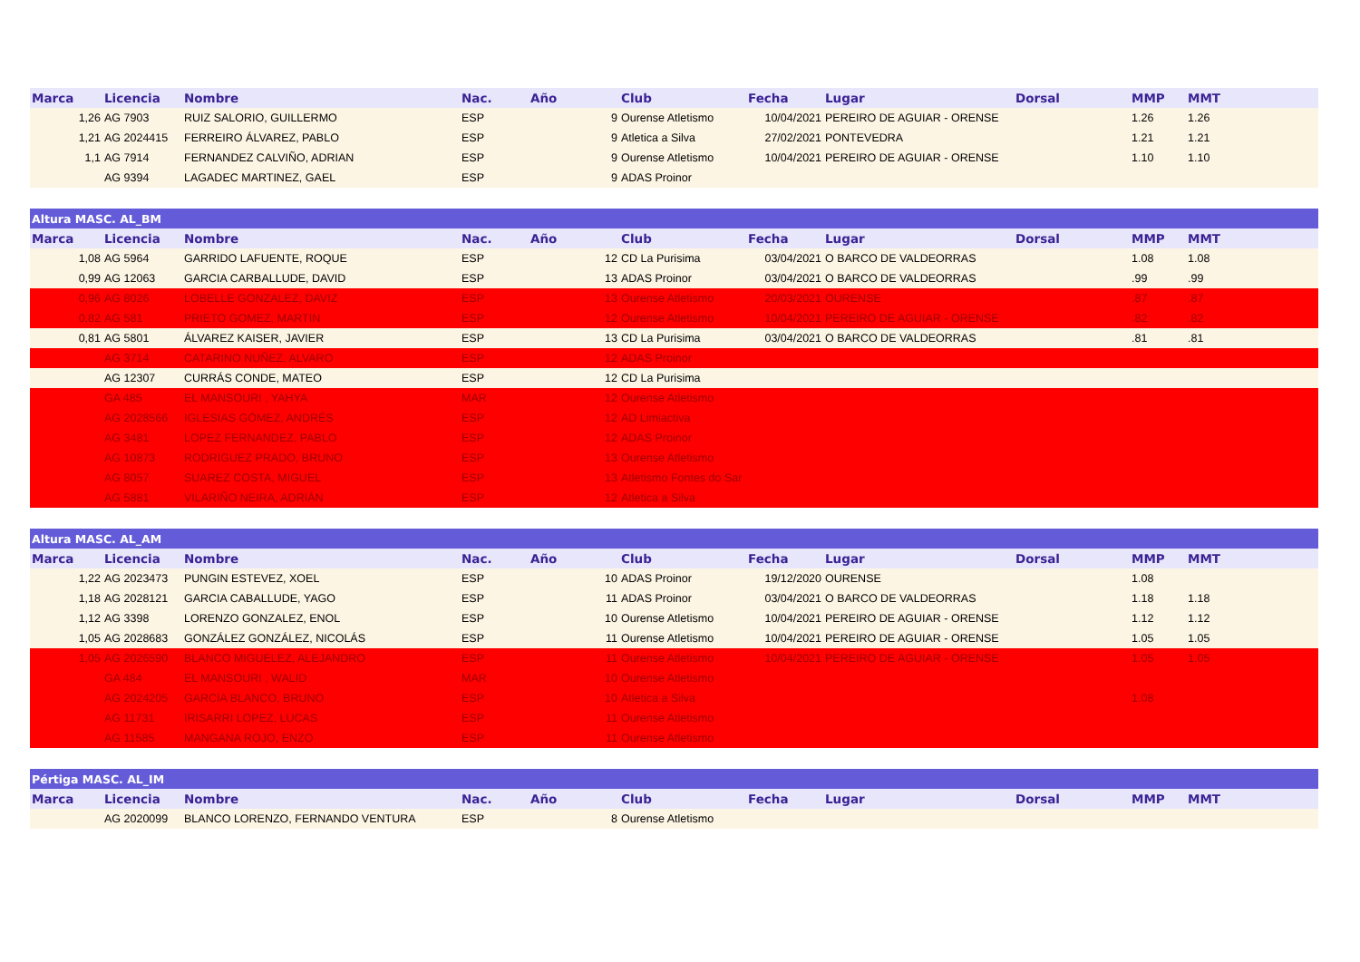| Marca | Licencia | Nombre | Nac. | Año | Club | Fecha | Lugar | Dorsal | MMP | MMT |
| --- | --- | --- | --- | --- | --- | --- | --- | --- | --- | --- |
| 1,26 | AG 7903 | RUIZ SALORIO, GUILLERMO | ESP | 9 | Ourense Atletismo | 10/04/2021 | PEREIRO DE AGUIAR - ORENSE | | 1.26 | 1.26 |
| 1,21 | AG 2024415 | FERREIRO ÁLVAREZ, PABLO | ESP | 9 | Atletica a Silva | 27/02/2021 | PONTEVEDRA | | 1.21 | 1.21 |
| 1,1 | AG 7914 | FERNANDEZ CALVIÑO, ADRIAN | ESP | 9 | Ourense Atletismo | 10/04/2021 | PEREIRO DE AGUIAR - ORENSE | | 1.10 | 1.10 |
| | AG 9394 | LAGADEC MARTINEZ, GAEL | ESP | 9 | ADAS Proinor | | | | | |
| Altura MASC. AL_BM | | | | | | | | | | |
| Marca | Licencia | Nombre | Nac. | Año | Club | Fecha | Lugar | Dorsal | MMP | MMT |
| 1,08 | AG 5964 | GARRIDO LAFUENTE, ROQUE | ESP | 12 | CD La Purisima | 03/04/2021 | O BARCO DE VALDEORRAS | | 1.08 | 1.08 |
| 0,99 | AG 12063 | GARCIA CARBALLUDE, DAVID | ESP | 13 | ADAS Proinor | 03/04/2021 | O BARCO DE VALDEORRAS | | .99 | .99 |
| 0,96 | AG 8026 | LOBELLE GONZALEZ, DAVIZ | ESP | 13 | Ourense Atletismo | 20/03/2021 | OURENSE | | .87 | .87 |
| 0,82 | AG 581 | PRIETO GOMEZ, MARTIN | ESP | 12 | Ourense Atletismo | 10/04/2021 | PEREIRO DE AGUIAR - ORENSE | | .82 | .82 |
| 0,81 | AG 5801 | ÁLVAREZ KAISER, JAVIER | ESP | 13 | CD La Purisima | 03/04/2021 | O BARCO DE VALDEORRAS | | .81 | .81 |
| | AG 3714 | CATARINO NUÑEZ, ALVARO | ESP | 12 | ADAS Proinor | | | | | |
| | AG 12307 | CURRÁS CONDE, MATEO | ESP | 12 | CD La Purisima | | | | | |
| | GA 485 | EL MANSOURI , YAHYA | MAR | 12 | Ourense Atletismo | | | | | |
| | AG 2028566 | IGLESIAS GÓMEZ, ANDRÉS | ESP | 12 | AD Limiactiva | | | | | |
| | AG 3481 | LOPEZ FERNANDEZ, PABLO | ESP | 12 | ADAS Proinor | | | | | |
| | AG 10873 | RODRIGUEZ PRADO, BRUNO | ESP | 13 | Ourense Atletismo | | | | | |
| | AG 8057 | SUAREZ COSTA, MIGUEL | ESP | 13 | Atletismo Fontes do Sar | | | | | |
| | AG 5881 | VILARIÑO NEIRA, ADRIÁN | ESP | 12 | Atletica a Silva | | | | | |
| Altura MASC. AL_AM | | | | | | | | | | |
| Marca | Licencia | Nombre | Nac. | Año | Club | Fecha | Lugar | Dorsal | MMP | MMT |
| 1,22 | AG 2023473 | PUNGIN ESTEVEZ, XOEL | ESP | 10 | ADAS Proinor | 19/12/2020 | OURENSE | | 1.08 | |
| 1,18 | AG 2028121 | GARCIA CABALLUDE, YAGO | ESP | 11 | ADAS Proinor | 03/04/2021 | O BARCO DE VALDEORRAS | | 1.18 | 1.18 |
| 1,12 | AG 3398 | LORENZO GONZALEZ, ENOL | ESP | 10 | Ourense Atletismo | 10/04/2021 | PEREIRO DE AGUIAR - ORENSE | | 1.12 | 1.12 |
| 1,05 | AG 2028683 | GONZÁLEZ GONZÁLEZ, NICOLÁS | ESP | 11 | Ourense Atletismo | 10/04/2021 | PEREIRO DE AGUIAR - ORENSE | | 1.05 | 1.05 |
| 1,05 | AG 2026590 | BLANCO MIGUELEZ, ALEJANDRO | ESP | 11 | Ourense Atletismo | 10/04/2021 | PEREIRO DE AGUIAR - ORENSE | | 1.05 | 1.05 |
| | GA 484 | EL MANSOURI , WALID | MAR | 10 | Ourense Atletismo | | | | | |
| | AG 2024205 | GARCÍA BLANCO, BRUNO | ESP | 10 | Atletica a Silva | | | | 1.08 | |
| | AG 11731 | IRISARRI LOPEZ, LUCAS | ESP | 11 | Ourense Atletismo | | | | | |
| | AG 11585 | MANGANA ROJO, ENZO | ESP | 11 | Ourense Atletismo | | | | | |
| Pértiga MASC. AL_IM | | | | | | | | | | |
| Marca | Licencia | Nombre | Nac. | Año | Club | Fecha | Lugar | Dorsal | MMP | MMT |
| | AG 2020099 | BLANCO LORENZO, FERNANDO VENTURA | ESP | 8 | Ourense Atletismo | | | | | |